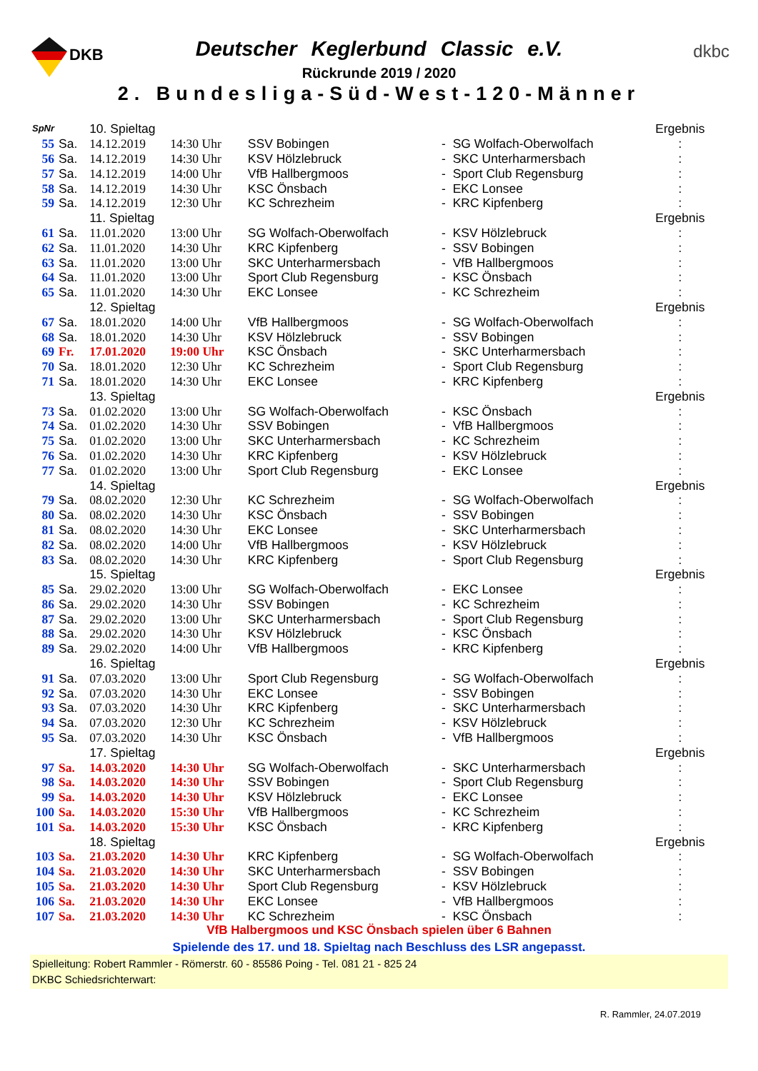DKB dkbc
Deutscher Keglerbund Classic e.V.
Rückrunde 2019 / 2020
2. Bundesliga-Süd-West-120-Männer
| SpNr | | 10. Spieltag | | | | | Ergebnis |
| 55 | Sa. | 14.12.2019 | 14:30 Uhr | SSV Bobingen | - | SG Wolfach-Oberwolfach | : |
| 56 | Sa. | 14.12.2019 | 14:30 Uhr | KSV Hölzlebruck | - | SKC Unterharmersbach | : |
| 57 | Sa. | 14.12.2019 | 14:00 Uhr | VfB Hallbergmoos | - | Sport Club Regensburg | : |
| 58 | Sa. | 14.12.2019 | 14:30 Uhr | KSC Önsbach | - | EKC Lonsee | : |
| 59 | Sa. | 14.12.2019 | 12:30 Uhr | KC Schrezheim | - | KRC Kipfenberg | : |
| | | 11. Spieltag | | | | | Ergebnis |
| 61 | Sa. | 11.01.2020 | 13:00 Uhr | SG Wolfach-Oberwolfach | - | KSV Hölzlebruck | : |
| 62 | Sa. | 11.01.2020 | 14:30 Uhr | KRC Kipfenberg | - | SSV Bobingen | : |
| 63 | Sa. | 11.01.2020 | 13:00 Uhr | SKC Unterharmersbach | - | VfB Hallbergmoos | : |
| 64 | Sa. | 11.01.2020 | 13:00 Uhr | Sport Club Regensburg | - | KSC Önsbach | : |
| 65 | Sa. | 11.01.2020 | 14:30 Uhr | EKC Lonsee | - | KC Schrezheim | : |
| | | 12. Spieltag | | | | | Ergebnis |
| 67 | Sa. | 18.01.2020 | 14:00 Uhr | VfB Hallbergmoos | - | SG Wolfach-Oberwolfach | : |
| 68 | Sa. | 18.01.2020 | 14:30 Uhr | KSV Hölzlebruck | - | SSV Bobingen | : |
| 69 | Fr. | 17.01.2020 | 19:00 Uhr | KSC Önsbach | - | SKC Unterharmersbach | : |
| 70 | Sa. | 18.01.2020 | 12:30 Uhr | KC Schrezheim | - | Sport Club Regensburg | : |
| 71 | Sa. | 18.01.2020 | 14:30 Uhr | EKC Lonsee | - | KRC Kipfenberg | : |
| | | 13. Spieltag | | | | | Ergebnis |
| 73 | Sa. | 01.02.2020 | 13:00 Uhr | SG Wolfach-Oberwolfach | - | KSC Önsbach | : |
| 74 | Sa. | 01.02.2020 | 14:30 Uhr | SSV Bobingen | - | VfB Hallbergmoos | : |
| 75 | Sa. | 01.02.2020 | 13:00 Uhr | SKC Unterharmersbach | - | KC Schrezheim | : |
| 76 | Sa. | 01.02.2020 | 14:30 Uhr | KRC Kipfenberg | - | KSV Hölzlebruck | : |
| 77 | Sa. | 01.02.2020 | 13:00 Uhr | Sport Club Regensburg | - | EKC Lonsee | : |
| | | 14. Spieltag | | | | | Ergebnis |
| 79 | Sa. | 08.02.2020 | 12:30 Uhr | KC Schrezheim | - | SG Wolfach-Oberwolfach | : |
| 80 | Sa. | 08.02.2020 | 14:30 Uhr | KSC Önsbach | - | SSV Bobingen | : |
| 81 | Sa. | 08.02.2020 | 14:30 Uhr | EKC Lonsee | - | SKC Unterharmersbach | : |
| 82 | Sa. | 08.02.2020 | 14:00 Uhr | VfB Hallbergmoos | - | KSV Hölzlebruck | : |
| 83 | Sa. | 08.02.2020 | 14:30 Uhr | KRC Kipfenberg | - | Sport Club Regensburg | : |
| | | 15. Spieltag | | | | | Ergebnis |
| 85 | Sa. | 29.02.2020 | 13:00 Uhr | SG Wolfach-Oberwolfach | - | EKC Lonsee | : |
| 86 | Sa. | 29.02.2020 | 14:30 Uhr | SSV Bobingen | - | KC Schrezheim | : |
| 87 | Sa. | 29.02.2020 | 13:00 Uhr | SKC Unterharmersbach | - | Sport Club Regensburg | : |
| 88 | Sa. | 29.02.2020 | 14:30 Uhr | KSV Hölzlebruck | - | KSC Önsbach | : |
| 89 | Sa. | 29.02.2020 | 14:00 Uhr | VfB Hallbergmoos | - | KRC Kipfenberg | : |
| | | 16. Spieltag | | | | | Ergebnis |
| 91 | Sa. | 07.03.2020 | 13:00 Uhr | Sport Club Regensburg | - | SG Wolfach-Oberwolfach | : |
| 92 | Sa. | 07.03.2020 | 14:30 Uhr | EKC Lonsee | - | SSV Bobingen | : |
| 93 | Sa. | 07.03.2020 | 14:30 Uhr | KRC Kipfenberg | - | SKC Unterharmersbach | : |
| 94 | Sa. | 07.03.2020 | 12:30 Uhr | KC Schrezheim | - | KSV Hölzlebruck | : |
| 95 | Sa. | 07.03.2020 | 14:30 Uhr | KSC Önsbach | - | VfB Hallbergmoos | : |
| | | 17. Spieltag | | | | | Ergebnis |
| 97 | Sa. | 14.03.2020 | 14:30 Uhr | SG Wolfach-Oberwolfach | - | SKC Unterharmersbach | : |
| 98 | Sa. | 14.03.2020 | 14:30 Uhr | SSV Bobingen | - | Sport Club Regensburg | : |
| 99 | Sa. | 14.03.2020 | 14:30 Uhr | KSV Hölzlebruck | - | EKC Lonsee | : |
| 100 | Sa. | 14.03.2020 | 15:30 Uhr | VfB Hallbergmoos | - | KC Schrezheim | : |
| 101 | Sa. | 14.03.2020 | 15:30 Uhr | KSC Önsbach | - | KRC Kipfenberg | : |
| | | 18. Spieltag | | | | | Ergebnis |
| 103 | Sa. | 21.03.2020 | 14:30 Uhr | KRC Kipfenberg | - | SG Wolfach-Oberwolfach | : |
| 104 | Sa. | 21.03.2020 | 14:30 Uhr | SKC Unterharmersbach | - | SSV Bobingen | : |
| 105 | Sa. | 21.03.2020 | 14:30 Uhr | Sport Club Regensburg | - | KSV Hölzlebruck | : |
| 106 | Sa. | 21.03.2020 | 14:30 Uhr | EKC Lonsee | - | VfB Hallbergmoos | : |
| 107 | Sa. | 21.03.2020 | 14:30 Uhr | KC Schrezheim | - | KSC Önsbach | : |
VfB Halbergmoos und KSC Önsbach spielen über 6 Bahnen
Spielende des 17. und 18. Spieltag nach Beschluss des LSR angepasst.
Spielleitung: Robert Rammler - Römerstr. 60 - 85586 Poing - Tel. 081 21 - 825 24
DKBC Schiedsrichterwart:
R. Rammler, 24.07.2019